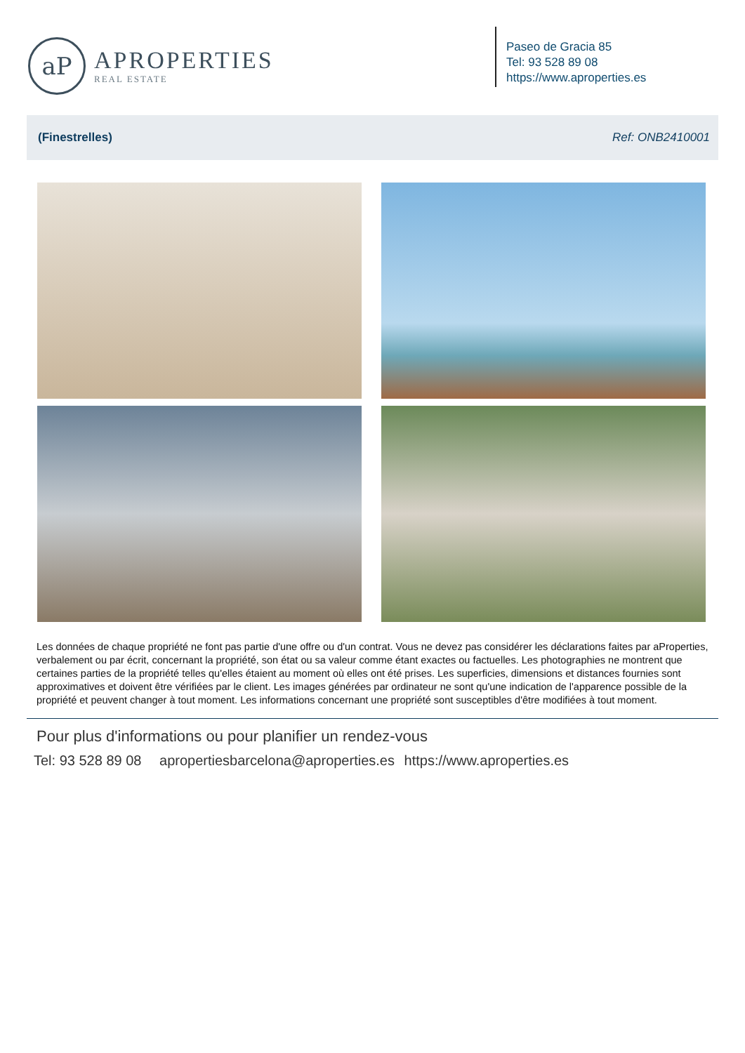aP
APROPERTIES
REAL ESTATE
Paseo de Gracia 85
Tel: 93 528 89 08
https://www.aproperties.es
(Finestrelles) Ref: ONB2410001
Les données de chaque propriété ne font pas partie d'une offre ou d'un contrat. Vous ne devez pas considérer les déclarations faites par aProperties, verbalement ou par écrit, concernant la propriété, son état ou sa valeur comme étant exactes ou factuelles. Les photographies ne montrent que certaines parties de la propriété telles qu'elles étaient au moment où elles ont été prises. Les superficies, dimensions et distances fournies sont approximatives et doivent être vérifiées par le client. Les images générées par ordinateur ne sont qu'une indication de l'apparence possible de la propriété et peuvent changer à tout moment. Les informations concernant une propriété sont susceptibles d'être modifiées à tout moment.
Pour plus d'informations ou pour planifier un rendez-vous
Tel: 93 528 89 08 apropertiesbarcelona@aproperties.es https://www.aproperties.es